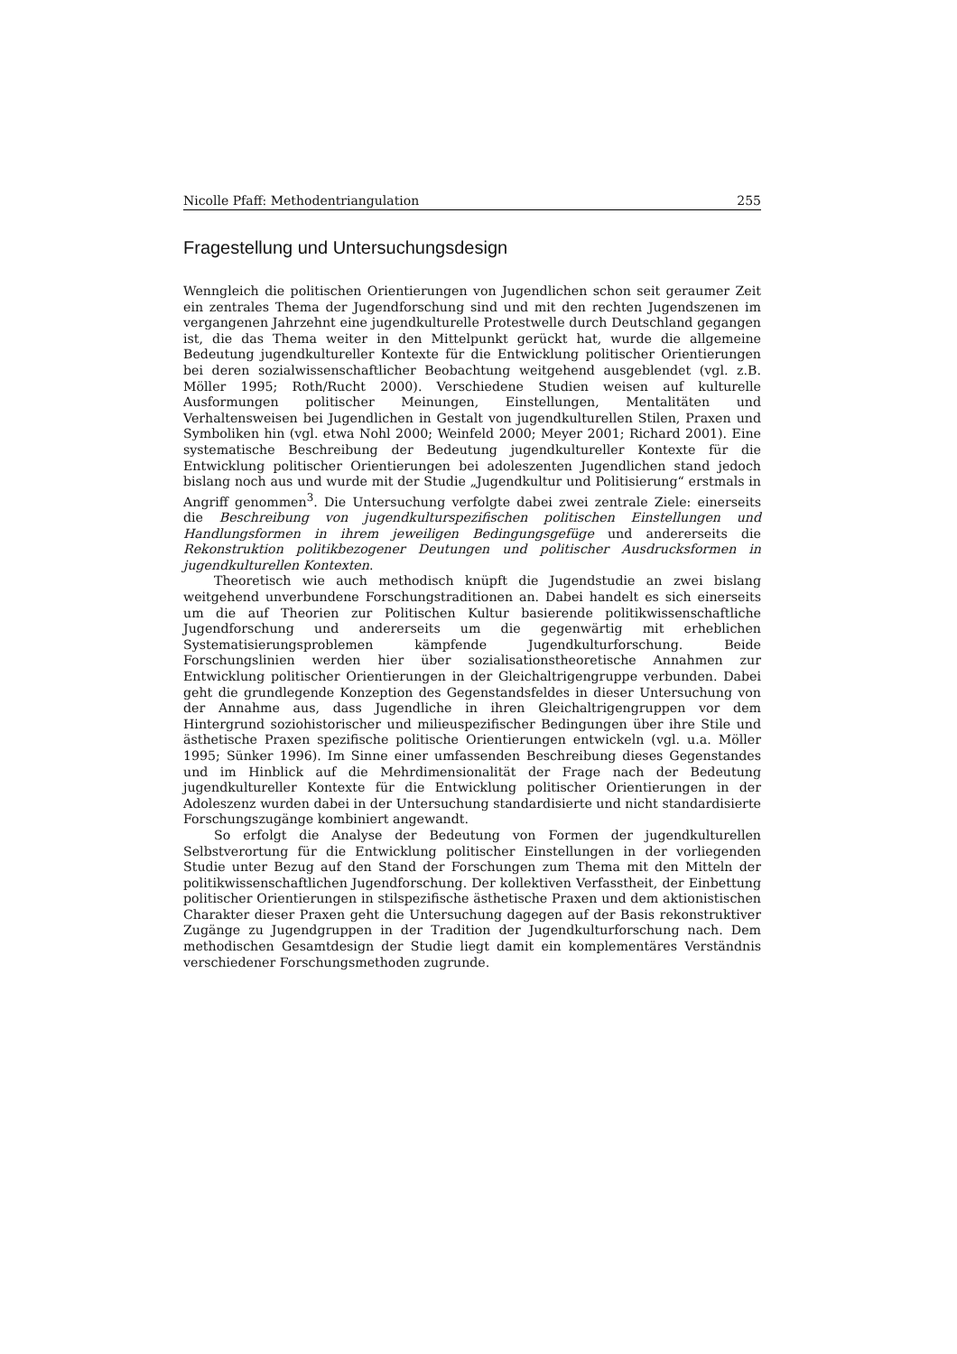Nicolle Pfaff: Methodentriangulation 255
Fragestellung und Untersuchungsdesign
Wenngleich die politischen Orientierungen von Jugendlichen schon seit geraumer Zeit ein zentrales Thema der Jugendforschung sind und mit den rechten Jugendszenen im vergangenen Jahrzehnt eine jugendkulturelle Protestwelle durch Deutschland gegangen ist, die das Thema weiter in den Mittelpunkt gerückt hat, wurde die allgemeine Bedeutung jugendkultureller Kontexte für die Entwicklung politischer Orientierungen bei deren sozialwissenschaftlicher Beobachtung weitgehend ausgeblendet (vgl. z.B. Möller 1995; Roth/Rucht 2000). Verschiedene Studien weisen auf kulturelle Ausformungen politischer Meinungen, Einstellungen, Mentalitäten und Verhaltensweisen bei Jugendlichen in Gestalt von jugendkulturellen Stilen, Praxen und Symboliken hin (vgl. etwa Nohl 2000; Weinfeld 2000; Meyer 2001; Richard 2001). Eine systematische Beschreibung der Bedeutung jugendkultureller Kontexte für die Entwicklung politischer Orientierungen bei adoleszenten Jugendlichen stand jedoch bislang noch aus und wurde mit der Studie „Jugendkultur und Politisierung“ erstmals in Angriff genommen<sup>3</sup>. Die Untersuchung verfolgte dabei zwei zentrale Ziele: einerseits die Beschreibung von jugendkulturspezifischen politischen Einstellungen und Handlungsformen in ihrem jeweiligen Bedingungsgefüge und andererseits die Rekonstruktion politikbezogener Deutungen und politischer Ausdrucksformen in jugendkulturellen Kontexten.
Theoretisch wie auch methodisch knüpft die Jugendstudie an zwei bislang weitgehend unverbundene Forschungstraditionen an. Dabei handelt es sich einerseits um die auf Theorien zur Politischen Kultur basierende politikwissenschaftliche Jugendforschung und andererseits um die gegenwärtig mit erheblichen Systematisierungsproblemen kämpfende Jugendkulturforschung. Beide Forschungslinien werden hier über sozialisationstheoretische Annahmen zur Entwicklung politischer Orientierungen in der Gleichaltrigengruppe verbunden. Dabei geht die grundlegende Konzeption des Gegenstandsfeldes in dieser Untersuchung von der Annahme aus, dass Jugendliche in ihren Gleichaltrigengruppen vor dem Hintergrund soziohistorischer und milieuspezifischer Bedingungen über ihre Stile und ästhetische Praxen spezifische politische Orientierungen entwickeln (vgl. u.a. Möller 1995; Sünker 1996). Im Sinne einer umfassenden Beschreibung dieses Gegenstandes und im Hinblick auf die Mehrdimensionalität der Frage nach der Bedeutung jugendkultureller Kontexte für die Entwicklung politischer Orientierungen in der Adoleszenz wurden dabei in der Untersuchung standardisierte und nicht standardisierte Forschungszugänge kombiniert angewandt.
So erfolgt die Analyse der Bedeutung von Formen der jugendkulturellen Selbstverortung für die Entwicklung politischer Einstellungen in der vorliegenden Studie unter Bezug auf den Stand der Forschungen zum Thema mit den Mitteln der politikwissenschaftlichen Jugendforschung. Der kollektiven Verfasstheit, der Einbettung politischer Orientierungen in stilspezifische ästhetische Praxen und dem aktionistischen Charakter dieser Praxen geht die Untersuchung dagegen auf der Basis rekonstruktiver Zugänge zu Jugendgruppen in der Tradition der Jugendkulturforschung nach. Dem methodischen Gesamtdesign der Studie liegt damit ein komplementäres Verständnis verschiedener Forschungsmethoden zugrunde.